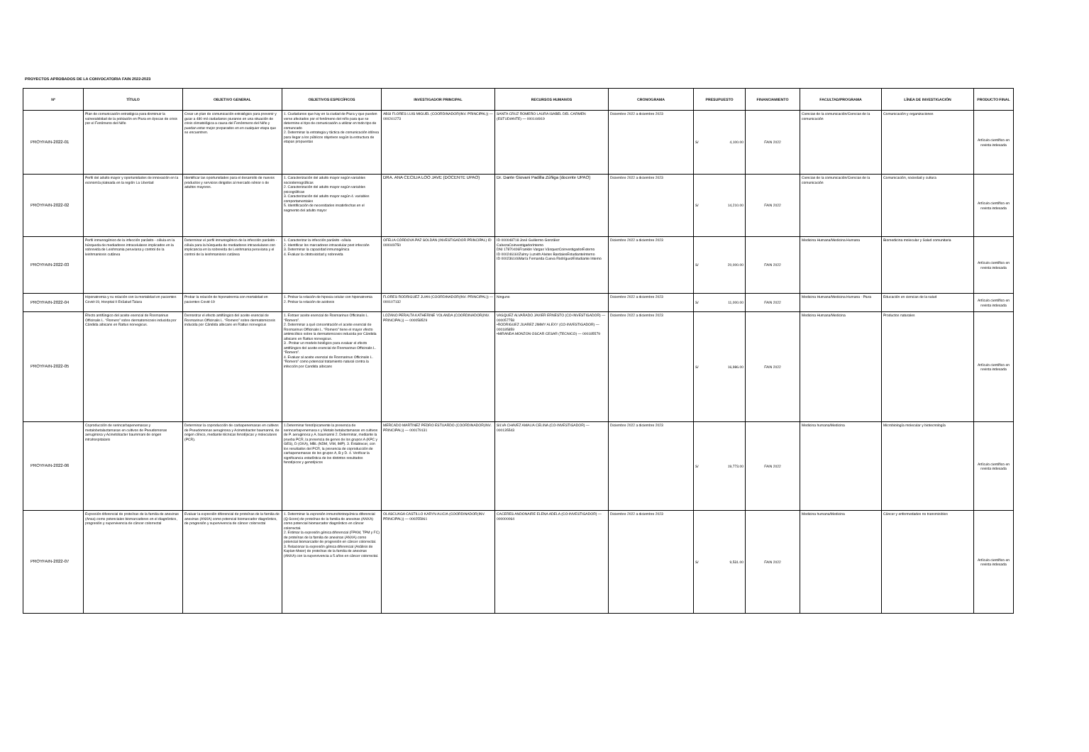PROYECTOS APROBADOS DE LA CONVOCATORIA FAIN 2022-2023
| Nº | TÍTULO | OBJETIVO GENERAL | OBJETIVOS ESPECÍFICOS | INVESTIGADOR PRINCIPAL | RECURSOS HUMANOS | CRONOGRAMA | PRESUPUESTO | FINANCIAMIENTO | FACULTAD/PROGRAMA | LÍNEA DE INVESTIGACIÓN | PRODUCTO FINAL |
| --- | --- | --- | --- | --- | --- | --- | --- | --- | --- | --- | --- |
| PROYFAIN-2022-01 | Plan de comunicación estratégica para disminuir la vulnerabilidad de la población en Piura en épocas de crisis por el Fenómeno del Niño | Crear un plan de comunicación estratégico para prevenir y guiar a 480 mil ciudadanos piuranos en una situación de crisis climatológica a causa del Fenónmeno del Niño y puedan estar mejor preparados en en cualquier etapa que se encuentren. | 1. Ciudadanos que hay en la ciudad de Piura y que pueden verse afectados por el fenómeno del niño para que se determine el tipo de comunicación a utilizar en todo tipo de comuncado 2. Determinar la estrategia y táctica de comunicación idónea para llegar a los públicos objetivos según la estructura de etapas propuestas | ABSI FLORES LUIS MIGUEL (COORDINADOR(INV. PRINCIPAL)) — 000241273 | SANTA CRUZ ROMERO LAURA ISABEL DEL CARMEN (ESTUDIANTE) — 000144919 | Diciembre 2022 a diciembre 2023 | S/ 4,100.00 | FAIN 2022 | Ciencias de la comunicación/Ciencias de la comunicación | Comunicación y organizaciones | Artículo científico en revista indexada |
| PROYFAIN-2022-02 | Perfil del adulto mayor y oportunidades de innovación en la economía plateada en la región La Libertad | Identificar las oportunidades para el desarrollo de nuevos productos y servicios dirigidos al mercado sénior o de adultos mayores. | 1. Caracterización del adulto mayor según variables sociodemográficas 2. Caracterización del adulto mayor según variables psicográficas 3. Caracterización del adulto mayor según 4. variables comportamentales 5. Identificación de necesidades insatisfechas en el segmento del adulto mayor | DRA. ANA CECILIA LOO JAVE (DOCENTE UPAO) | Dr. Dante Giovani Padilla Zúñiga (docente UPAO) | Diciembre 2022 a diciembre 2023 | S/ 14,210.00 | FAIN 2022 | Ciencias de la comunicación/Ciencias de la comunicación | Comunicación, sociedad y cultura | Artículo científico en revista indexada |
| PROYFAIN-2022-03 | Perfil inmunogénico de la infección parásito - célula en la búsqueda de mediadores intracelulares implicados en la sobrevida de Leishmania peruviana y control de la leishmaniosis cutánea | Determinar el perfil inmunogénico de la infección parásito - célula para la búsqueda de mediadores intracelulares con implicancia en la sobrevida de Leishmania peruviana y el control de la leishmaniosis cutánea | 1. Caracterizar la infección parásito -célula 2. Identificar los marcadores intracelular post infección 3. Determinar la capacidad inmunogénica 4. Evaluar la citotoxicidad y sobrevida | OFELIA CÓRDOVA PAZ SOLDÁN (INVESTIGADOR PRINCIPAL) ID 000049750 | ID 000048718 José Guillermo González CabezaCoinvestigadorInterno DNI 17870406Franklin Vargas VásquezCoinvestigadorExterno ID 000246160Zulmy Luzvith Alvites BardalesEstudianteInterno ID 000236146María Fernanda Cueva RodríguezEstudiante Interno | Diciembre 2022 a diciembre 2023 | S/ 20,000.00 | FAIN 2022 | Medicina Humana/Medicina Humana | Biomedicina molecular y Salud comunitaria | Artículo científico en revista indexada |
| PROYFAIN-2022-04 | Hiponatremia y su relación con la mortalidad en pacientes Covid-19, Hospital II EsSalud Talara | Probar la relación de hiponatremia con mortalidad en pacientes Covid-19 | 1. Probar la relación de hipoxia celular con hiponatremia 2. Probar la relación de acidosis | FLORES RODRIGUEZ JUAN (COORDINADOR(INV. PRINCIPAL)) — 000107132 | Ninguno | Diciembre 2022 a diciembre 2023 | S/ 11,000.00 | FAIN 2022 | Medicina Humana/Medicina Humana - Piura | Educación en ciencias de la salud | Artículo científico en revista indexada |
| PROYFAIN-2022-05 | Efecto antifúngico del aceite esencial de Rosmarinus Officinalis L. “Romero” sobre dermatomicosis inducida por Cándida albicans en Rattus norvegicus. | Demostrar el efecto antifúngico del aceite esencial de Rosmarinus Officinalis L. “Romero” sobre dermatomicosis inducida por Cándida albicans en Rattus norvegicus | 1. Extraer aceite esencial de Rosmarinus Officinalis L. “Romero”. 2. Determinar a qué concentración el aceite esencial de Rosmarinus Officinalis L. “Romero” tiene el mayor efecto antimicótico sobre la dermatomicosis inducida por Cándida albicans en Rattus norvegicus. 3 . Probar un modelo biológico para evaluar el efecto antifúngico del aceite esencial de Rosmarinus Officinalis L. “Romero”. 4. Evaluar al aceite esencial de Rosmarinus Officinalis L. “Romero” como potencial tratamiento natural contra la infección por Candida albicans | LOZANO PERALTA KATHERINE YOLANDA (COORDINADOR(INV. PRINCIPAL)) — 000058529 | VASQUEZ ALVARADO JAVIER ERNESTO (CO-INVESTIGADOR) — 000057758 •RODRIGUEZ JUAREZ JIMMY ALEXY (CO-INVESTIGADOR) — 000185859 •MIRANDA MONZON OSCAR CESAR (TECNICO) — 000185579 | Diciembre 2022 a diciembre 2023 | S/ 16,986.00 | FAIN 2022 | Medicina Humana/Medicina | Productos naturales | Artículo científico en revista indexada |
| PROYFAIN-2022-06 | Coproducción de serincarbapenemasas y metalobetalactamasas en cultivos de Pseudomonas aeruginosa y Acinetobacter baummani de origen intrahospitalario | Determinar la coproducción de carbapenemasas en cultivos de Pseudomonas aeruginosa y Acinetobacter baumannii, de origen clínico, mediante técnicas fenotípicas y moleculares (PCR). | 1.Determinar fenotípicamente la presencia de serincarbapenemasa s y Metalo betalactamasas en cultivos de P. aeruginosa y A. baumannii 2. Determinar, mediante la prueba PCR, la presencia de genes de los grupos A (KPC y GES), D (OXA), MBL (NDM, VIM, IMP). 3. Establecer, con los resultados del PCR, la presencia de coproducción de carbapenemasas de los grupos A, B y D. 4. Verificar la significancia estadística de los distintos resultados fenotípicos y genotípicos | MERCADO MARTINEZ PEDRO ESTUARDO (COORDINADOR(INV. PRINCIPAL)) — 000179131 | SILVA CHAVEZ AMALIA CELINA (CO-INVESTIGADOR) — 000135543 | Diciembre 2022 a diciembre 2023 | S/ 19,773.00 | FAIN 2022 | Medicina humana/Medicina | Microbiología molecular y biotecnología | Artículo científico en revista indexada |
| PROYFAIN-2022-07 | Expresión diferencial de proteínas de la familia de anexinas (Anxa) como potenciales biomarcadores en el diagnóstico, progresión y supervivencia de cáncer colorrectal | Evaluar la expresión diferencial de proteínas de la familia de anexinas (ANXA) como potencial biomarcador diagnóstico, de progresión y supervivencia de cáncer colorrectal | 1. Determinar la expresión inmunohistoquímica diferencial (Q-Score) de proteínas de la familia de anexinas (ANXA) como potencial biomarcador diagnóstico en cáncer colorrectal. 2. Estimar la expresión génica diferencial (FPKM, TPM y FC) de proteínas de la familia de anexinas (ANXA) como potencial biomarcador de progresión en cáncer colorrectal. 3. Relacionar la expresión génica diferencial (Análisis de Kaplan-Meier) de proteínas de la familia de anexinas (ANXA) con la supervivencia a 5 años en cáncer colorrectal. | OLASCUAGA CASTILLO KARYN ALICIA (COORDINADOR(INV. PRINCIPAL)) — 000255961 | CACERES ANDONAIRE ELENA ADELA (CO-INVESTIGADOR) — 000000064 | Diciembre 2022 a diciembre 2023 | S/ 9,531.00 | FAIN 2022 | Medicina humana/Medicina | Cáncer y enfermedades no transmisibles | Artículo científico en revista indexada |